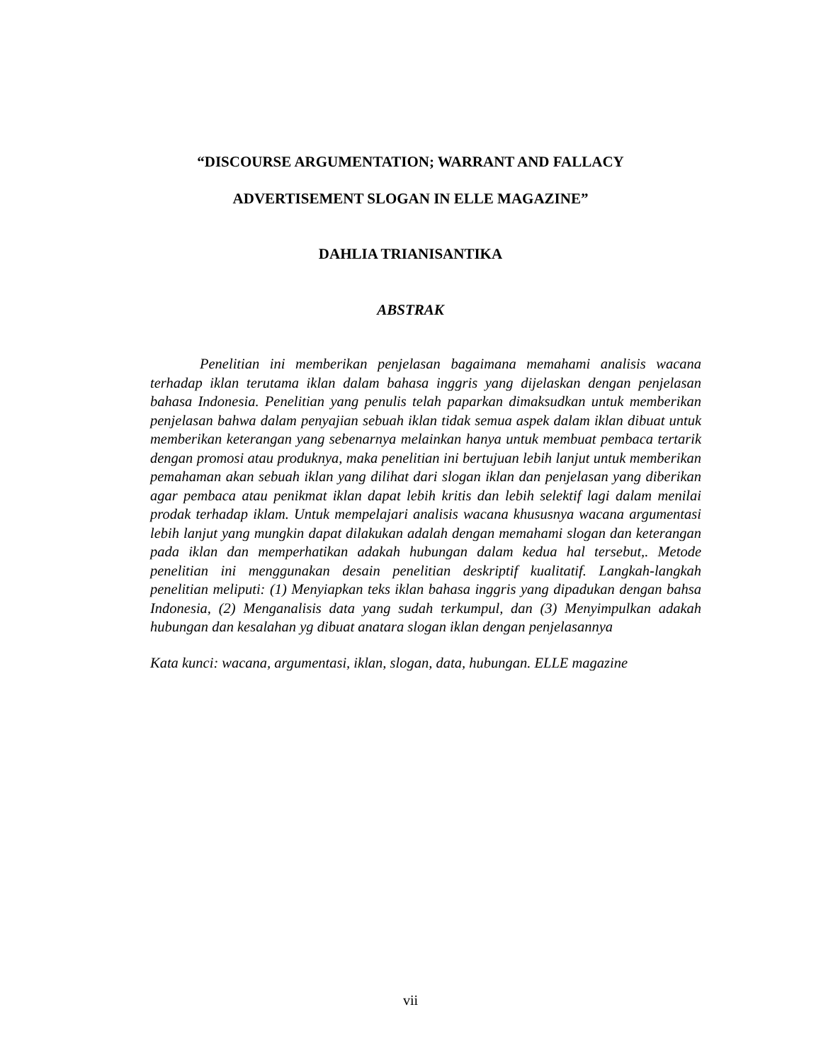“DISCOURSE ARGUMENTATION; WARRANT AND FALLACY
ADVERTISEMENT SLOGAN IN ELLE MAGAZINE”
DAHLIA TRIANISANTIKA
ABSTRAK
Penelitian ini memberikan penjelasan bagaimana memahami analisis wacana terhadap iklan terutama iklan dalam bahasa inggris yang dijelaskan dengan penjelasan bahasa Indonesia. Penelitian yang penulis telah paparkan dimaksudkan untuk memberikan penjelasan bahwa dalam penyajian sebuah iklan tidak semua aspek dalam iklan dibuat untuk memberikan keterangan yang sebenarnya melainkan hanya untuk membuat pembaca tertarik dengan promosi atau produknya, maka penelitian ini bertujuan lebih lanjut untuk memberikan pemahaman akan sebuah iklan yang dilihat dari slogan iklan dan penjelasan yang diberikan agar pembaca atau penikmat iklan dapat lebih kritis dan lebih selektif lagi dalam menilai prodak terhadap iklam. Untuk mempelajari analisis wacana khususnya wacana argumentasi lebih lanjut yang mungkin dapat dilakukan adalah dengan memahami slogan dan keterangan pada iklan dan memperhatikan adakah hubungan dalam kedua hal tersebut,. Metode penelitian ini menggunakan desain penelitian deskriptif kualitatif. Langkah-langkah penelitian meliputi: (1) Menyiapkan teks iklan bahasa inggris yang dipadukan dengan bahsa Indonesia, (2) Menganalisis data yang sudah terkumpul, dan (3) Menyimpulkan adakah hubungan dan kesalahan yg dibuat anatara slogan iklan dengan penjelasannya
Kata kunci: wacana, argumentasi, iklan, slogan, data, hubungan. ELLE magazine
vii